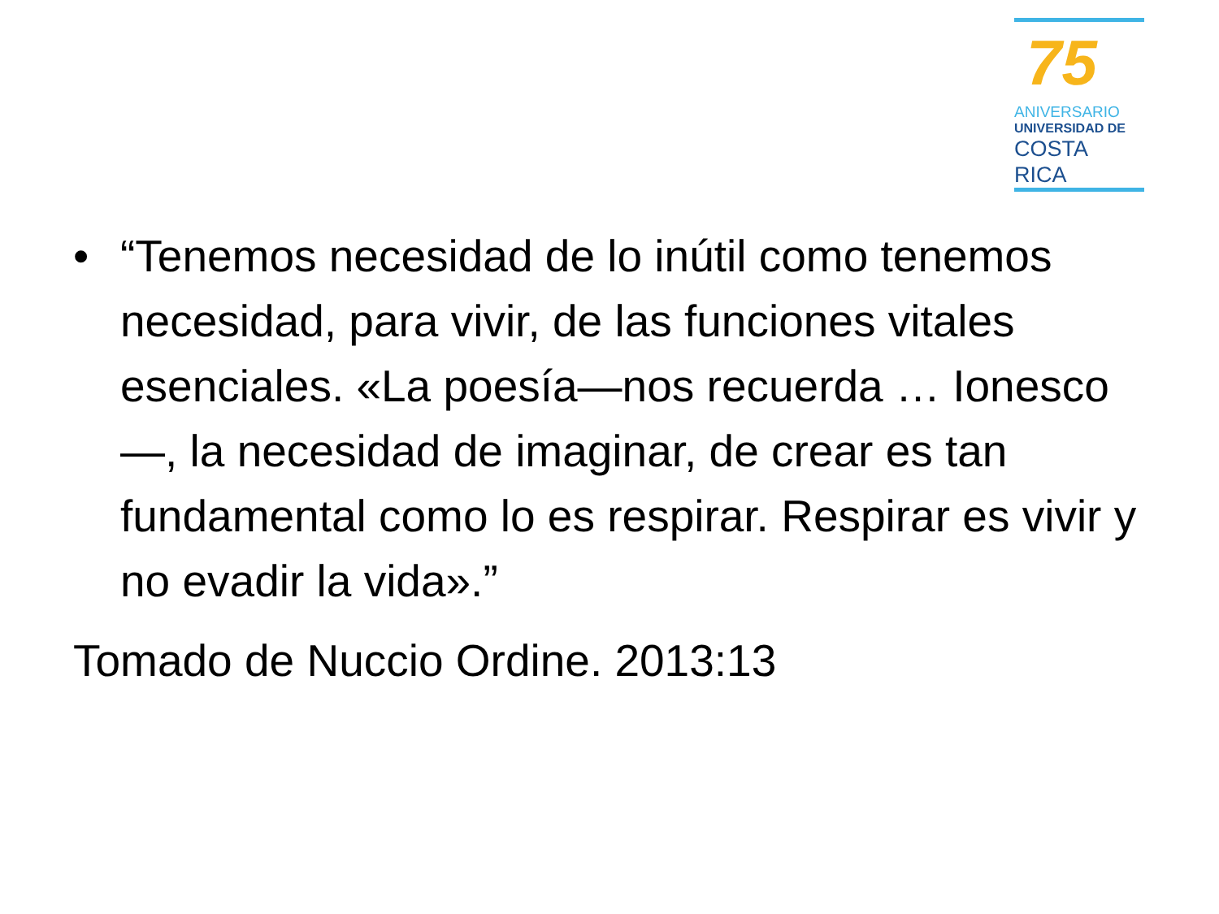75
ANIVERSARIO
UNIVERSIDAD DE
COSTA RICA
• “Tenemos necesidad de lo inútil como tenemos necesidad, para vivir, de las funciones vitales esenciales. «La poesía—nos recuerda … Ionesco—, la necesidad de imaginar, de crear es tan fundamental como lo es respirar. Respirar es vivir y no evadir la vida».”
Tomado de Nuccio Ordine. 2013:13